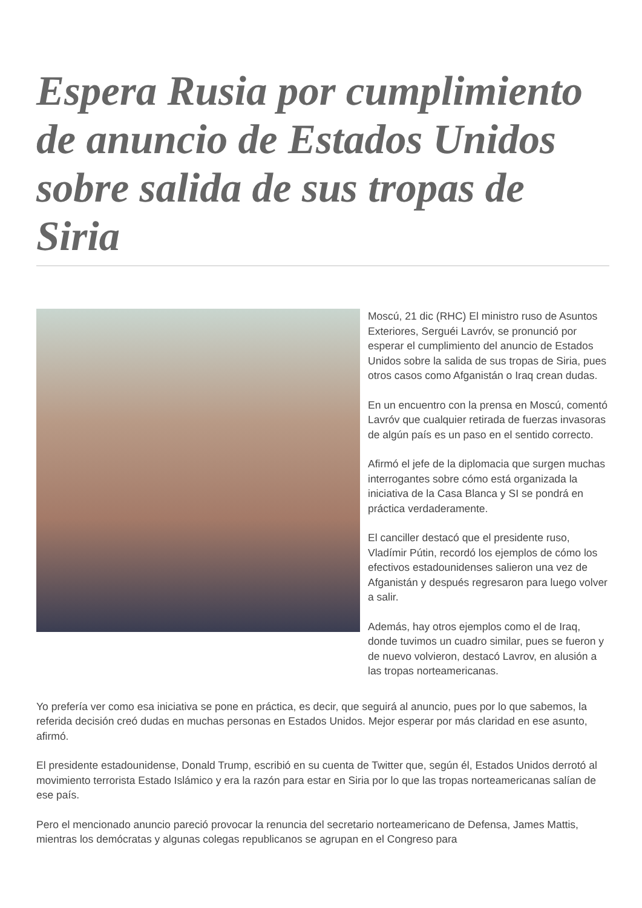Espera Rusia por cumplimiento de anuncio de Estados Unidos sobre salida de sus tropas de Siria
Moscú, 21 dic (RHC) El ministro ruso de Asuntos Exteriores, Serguéi Lavróv, se pronunció por esperar el cumplimiento del anuncio de Estados Unidos sobre la salida de sus tropas de Siria, pues otros casos como Afganistán o Iraq crean dudas.
En un encuentro con la prensa en Moscú, comentó Lavróv que cualquier retirada de fuerzas invasoras de algún país es un paso en el sentido correcto.
Afirmó el jefe de la diplomacia que surgen muchas interrogantes sobre cómo está organizada la iniciativa de la Casa Blanca y SI se pondrá en práctica verdaderamente.
El canciller destacó que el presidente ruso, Vladímir Pútin, recordó los ejemplos de cómo los efectivos estadounidenses salieron una vez de Afganistán y después regresaron para luego volver a salir.
Además, hay otros ejemplos como el de Iraq, donde tuvimos un cuadro similar, pues se fueron y de nuevo volvieron, destacó Lavrov, en alusión a las tropas norteamericanas.
Yo prefería ver como esa iniciativa se pone en práctica, es decir, que seguirá al anuncio, pues por lo que sabemos, la referida decisión creó dudas en muchas personas en Estados Unidos. Mejor esperar por más claridad en ese asunto, afirmó.
El presidente estadounidense, Donald Trump, escribió en su cuenta de Twitter que, según él, Estados Unidos derrotó al movimiento terrorista Estado Islámico y era la razón para estar en Siria por lo que las tropas norteamericanas salían de ese país.
Pero el mencionado anuncio pareció provocar la renuncia del secretario norteamericano de Defensa, James Mattis, mientras los demócratas y algunas colegas republicanos se agrupan en el Congreso para